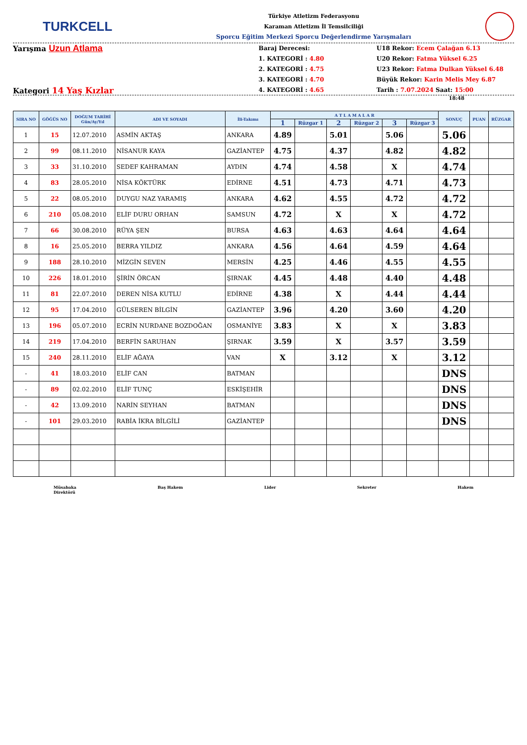TURKCELL
Türkiye Atletizm Federasyonu
Karaman Atletizm İl Temsilciliği
Sporcu Eğitim Merkezi Sporcu Değerlendirme Yarışmaları
Yarışma Uzun Atlama
Kategori 14 Yaş Kızlar
Baraj Derecesi:
1. KATEGORİ : 4.80
2. KATEGORİ : 4.75
3. KATEGORİ : 4.70
4. KATEGORİ : 4.65
U18 Rekor: Ecem Çalağan 6.13
U20 Rekor: Fatma Yüksel 6.25
U23 Rekor: Fatma Dulkan Yüksel 6.48
Büyük Rekor: Karin Melis Mey 6.87
Tarih : 7.07.2024 Saat: 15:00
18:48
| SIRA NO | GÖĞÜS NO | DOĞUM TARİHİ Gün/Ay/Yıl | ADI VE SOYADI | İli-Takımı | A T L A M A L A R | | | | | | SONUÇ | PUAN | RÜZGAR |
| --- | --- | --- | --- | --- | --- | --- | --- | --- | --- | --- | --- | --- | --- |
| | | | | | 1 | Rüzgar 1 | 2 | Rüzgar 2 | 3 | Rüzgar 3 | | | |
| 1 | 15 | 12.07.2010 | ASMİN AKTAŞ | ANKARA | 4.89 | | 5.01 | | 5.06 | | 5.06 | | |
| 2 | 99 | 08.11.2010 | NİSANUR KAYA | GAZİANTEP | 4.75 | | 4.37 | | 4.82 | | 4.82 | | |
| 3 | 33 | 31.10.2010 | SEDEF KAHRAMAN | AYDIN | 4.74 | | 4.58 | | X | | 4.74 | | |
| 4 | 83 | 28.05.2010 | NİSA KÖKTÜRK | EDİRNE | 4.51 | | 4.73 | | 4.71 | | 4.73 | | |
| 5 | 22 | 08.05.2010 | DUYGU NAZ YARAMIŞ | ANKARA | 4.62 | | 4.55 | | 4.72 | | 4.72 | | |
| 6 | 210 | 05.08.2010 | ELİF DURU ORHAN | SAMSUN | 4.72 | | X | | X | | 4.72 | | |
| 7 | 66 | 30.08.2010 | RÜYA ŞEN | BURSA | 4.63 | | 4.63 | | 4.64 | | 4.64 | | |
| 8 | 16 | 25.05.2010 | BERRA YILDIZ | ANKARA | 4.56 | | 4.64 | | 4.59 | | 4.64 | | |
| 9 | 188 | 28.10.2010 | MİZGİN SEVEN | MERSİN | 4.25 | | 4.46 | | 4.55 | | 4.55 | | |
| 10 | 226 | 18.01.2010 | ŞİRİN ÖRCAN | ŞIRNAK | 4.45 | | 4.48 | | 4.40 | | 4.48 | | |
| 11 | 81 | 22.07.2010 | DEREN NİSA KUTLU | EDİRNE | 4.38 | | X | | 4.44 | | 4.44 | | |
| 12 | 95 | 17.04.2010 | GÜLSEREN BİLGİN | GAZİANTEP | 3.96 | | 4.20 | | 3.60 | | 4.20 | | |
| 13 | 196 | 05.07.2010 | ECRİN NURDANE BOZDOĞAN | OSMANİYE | 3.83 | | X | | X | | 3.83 | | |
| 14 | 219 | 17.04.2010 | BERFİN SARUHAN | ŞIRNAK | 3.59 | | X | | 3.57 | | 3.59 | | |
| 15 | 240 | 28.11.2010 | ELİF AĞAYA | VAN | X | | 3.12 | | X | | 3.12 | | |
| - | 41 | 18.03.2010 | ELİF CAN | BATMAN | | | | | | | DNS | | |
| - | 89 | 02.02.2010 | ELİF TUNÇ | ESKİŞEHİR | | | | | | | DNS | | |
| - | 42 | 13.09.2010 | NARİN SEYHAN | BATMAN | | | | | | | DNS | | |
| - | 101 | 29.03.2010 | RABİA İKRA BİLGİLİ | GAZİANTEP | | | | | | | DNS | | |
Müsabaka
Direktörü Baş Hakem Lider Sekreter Hakem